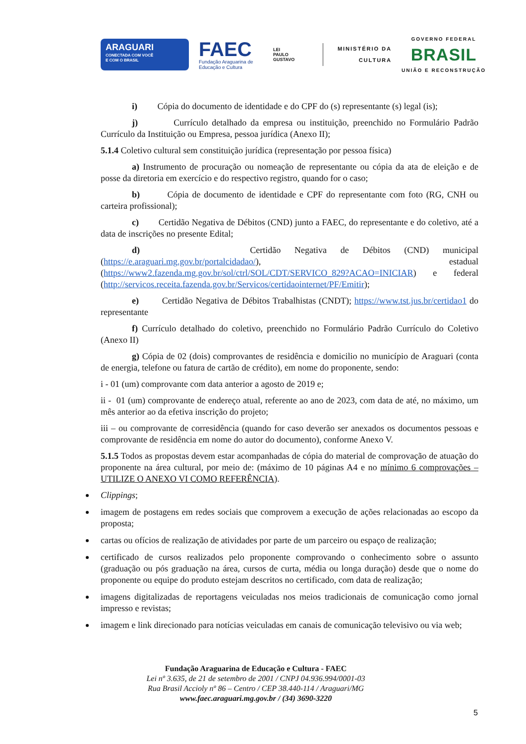ARAGUARI
CONECTADA COM VOCÊ
E COM O BRASIL
FAEC
Fundação Araguarina de Educação e Cultura
LEI
PAULO
GUSTAVO
MINISTÉRIO DA
CULTURA
GOVERNO FEDERAL
BRASIL
UNIÃO E RECONSTRUÇÃO
i) Cópia do documento de identidade e do CPF do (s) representante (s) legal (is);
j) Currículo detalhado da empresa ou instituição, preenchido no Formulário Padrão Currículo da Instituição ou Empresa, pessoa jurídica (Anexo II);
5.1.4 Coletivo cultural sem constituição jurídica (representação por pessoa física)
a) Instrumento de procuração ou nomeação de representante ou cópia da ata de eleição e de posse da diretoria em exercício e do respectivo registro, quando for o caso;
b) Cópia de documento de identidade e CPF do representante com foto (RG, CNH ou carteira profissional);
c) Certidão Negativa de Débitos (CND) junto a FAEC, do representante e do coletivo, até a data de inscrições no presente Edital;
d) Certidão Negativa de Débitos (CND) municipal (https://e.araguari.mg.gov.br/portalcidadao/), estadual (https://www2.fazenda.mg.gov.br/sol/ctrl/SOL/CDT/SERVICO_829?ACAO=INICIAR) e federal (http://servicos.receita.fazenda.gov.br/Servicos/certidaointernet/PF/Emitir);
e) Certidão Negativa de Débitos Trabalhistas (CNDT); https://www.tst.jus.br/certidao1 do representante
f) Currículo detalhado do coletivo, preenchido no Formulário Padrão Currículo do Coletivo (Anexo II)
g) Cópia de 02 (dois) comprovantes de residência e domicilio no município de Araguari (conta de energia, telefone ou fatura de cartão de crédito), em nome do proponente, sendo:
i - 01 (um) comprovante com data anterior a agosto de 2019 e;
ii - 01 (um) comprovante de endereço atual, referente ao ano de 2023, com data de até, no máximo, um mês anterior ao da efetiva inscrição do projeto;
iii – ou comprovante de corresidência (quando for caso deverão ser anexados os documentos pessoas e comprovante de residência em nome do autor do documento), conforme Anexo V.
5.1.5 Todos as propostas devem estar acompanhadas de cópia do material de comprovação de atuação do proponente na área cultural, por meio de: (máximo de 10 páginas A4 e no mínimo 6 comprovações – UTILIZE O ANEXO VI COMO REFERÊNCIA).
Clippings;
imagem de postagens em redes sociais que comprovem a execução de ações relacionadas ao escopo da proposta;
cartas ou ofícios de realização de atividades por parte de um parceiro ou espaço de realização;
certificado de cursos realizados pelo proponente comprovando o conhecimento sobre o assunto (graduação ou pós graduação na área, cursos de curta, média ou longa duração) desde que o nome do proponente ou equipe do produto estejam descritos no certificado, com data de realização;
imagens digitalizadas de reportagens veiculadas nos meios tradicionais de comunicação como jornal impresso e revistas;
imagem e link direcionado para notícias veiculadas em canais de comunicação televisivo ou via web;
Fundação Araguarina de Educação e Cultura - FAEC
Lei nº 3.635, de 21 de setembro de 2001 / CNPJ 04.936.994/0001-03
Rua Brasil Accioly nº 86 – Centro / CEP 38.440-114 / Araguari/MG
www.faec.araguari.mg.gov.br / (34) 3690-3220
5